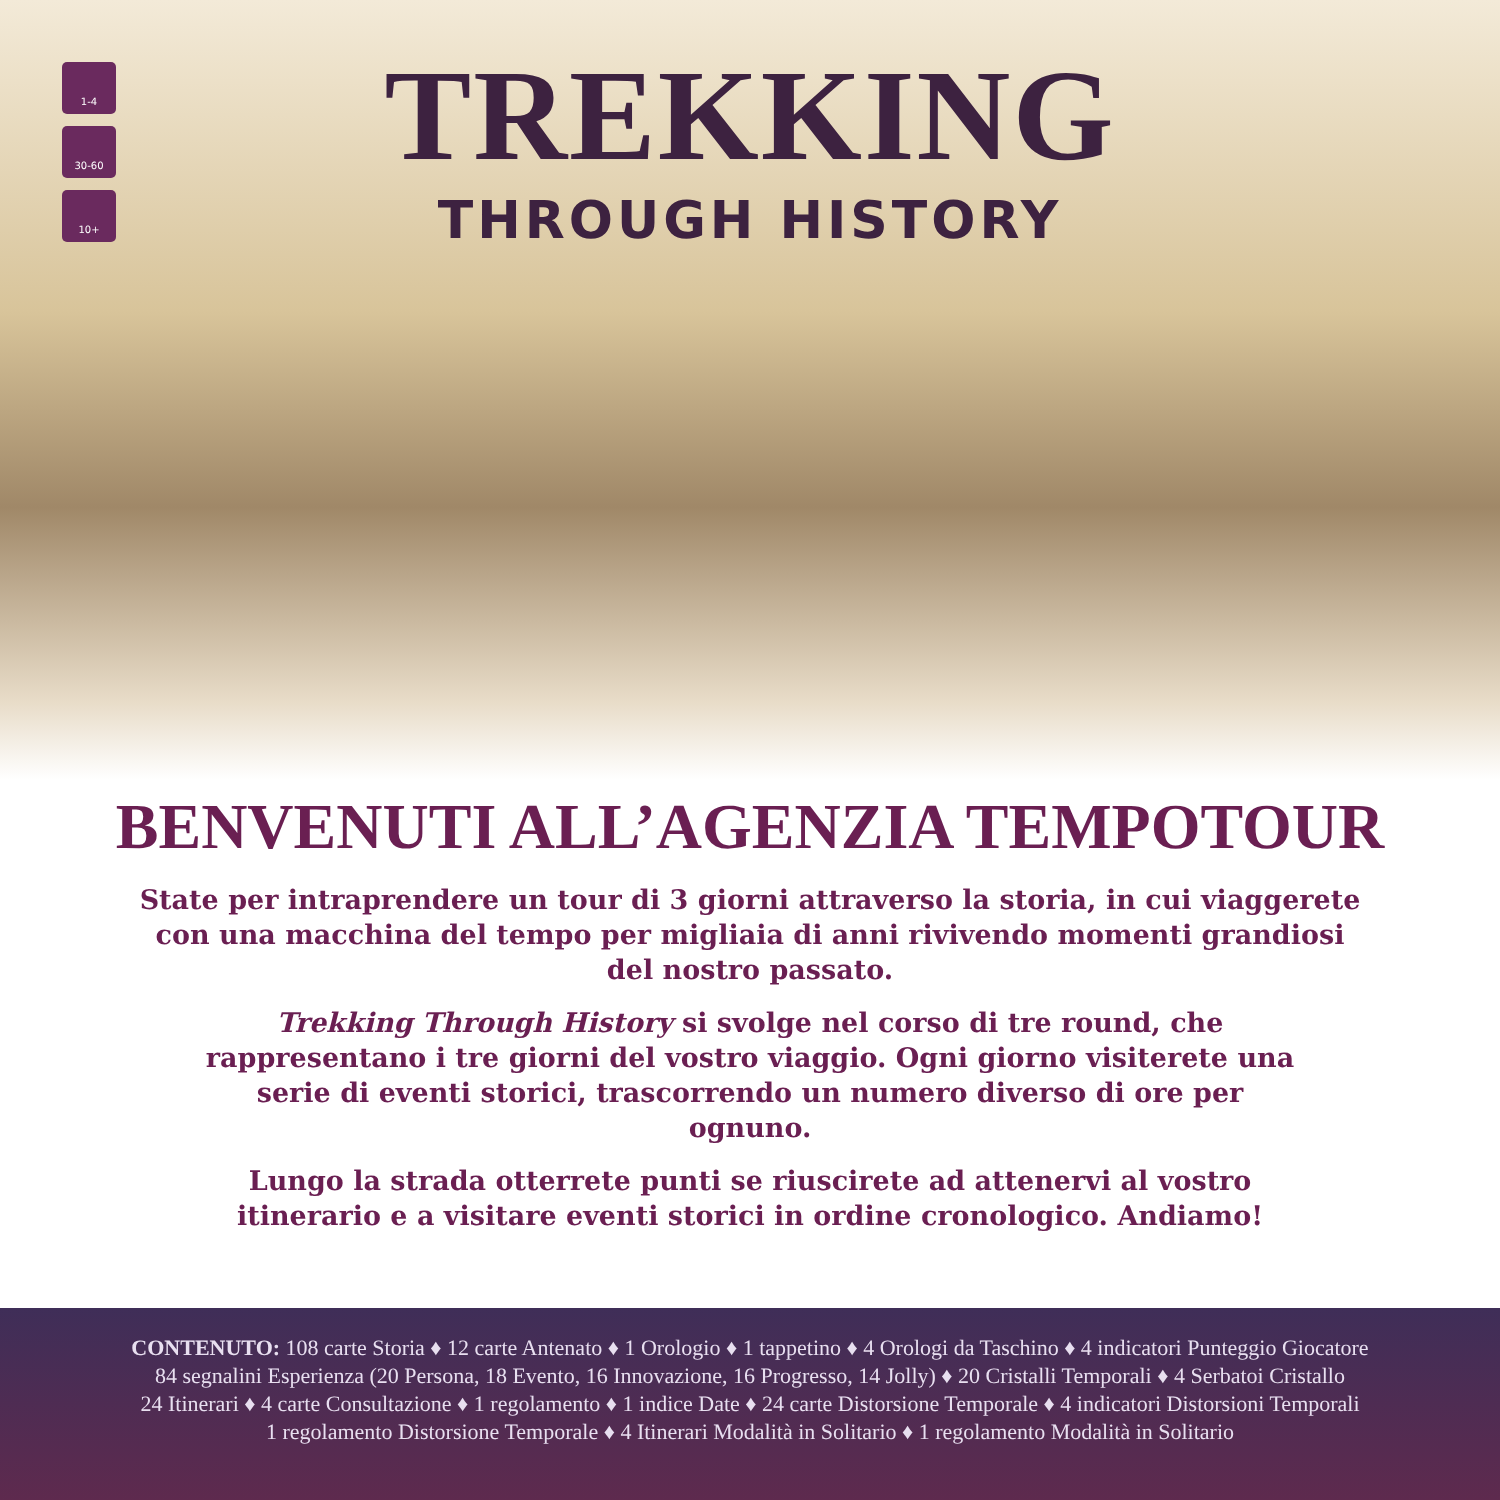1-4
30-60
10+
TREKKING
THROUGH HISTORY
BENVENUTI ALL’AGENZIA TEMPOTOUR
State per intraprendere un tour di 3 giorni attraverso la storia, in cui viaggerete con una macchina del tempo per migliaia di anni rivivendo momenti grandiosi del nostro passato.
Trekking Through History si svolge nel corso di tre round, che rappresentano i tre giorni del vostro viaggio. Ogni giorno visiterete una serie di eventi storici, trascorrendo un numero diverso di ore per ognuno.
Lungo la strada otterrete punti se riuscirete ad attenervi al vostro itinerario e a visitare eventi storici in ordine cronologico. Andiamo!
CONTENUTO: 108 carte Storia ♦ 12 carte Antenato ♦ 1 Orologio ♦ 1 tappetino ♦ 4 Orologi da Taschino ♦ 4 indicatori Punteggio Giocatore
84 segnalini Esperienza (20 Persona, 18 Evento, 16 Innovazione, 16 Progresso, 14 Jolly) ♦ 20 Cristalli Temporali ♦ 4 Serbatoi Cristallo
24 Itinerari ♦ 4 carte Consultazione ♦ 1 regolamento ♦ 1 indice Date ♦ 24 carte Distorsione Temporale ♦ 4 indicatori Distorsioni Temporali
1 regolamento Distorsione Temporale ♦ 4 Itinerari Modalità in Solitario ♦ 1 regolamento Modalità in Solitario